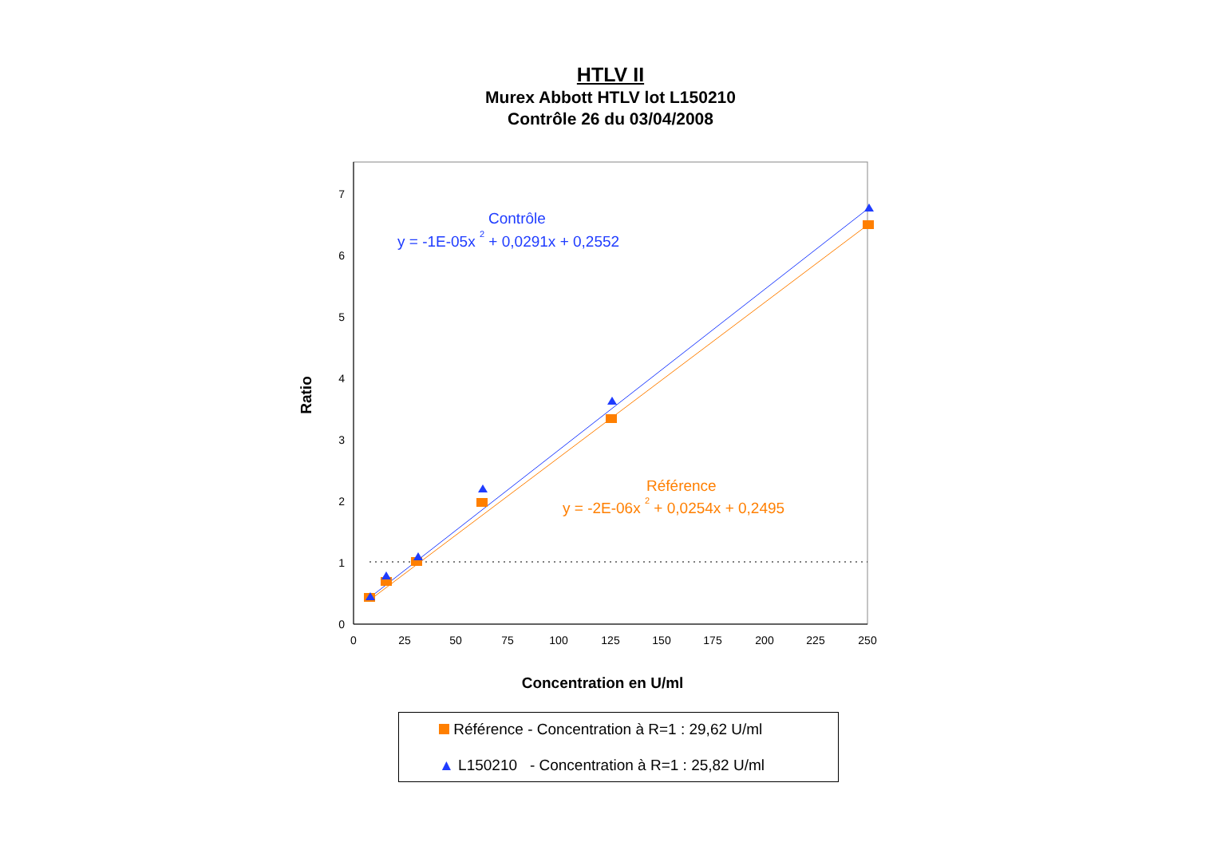HTLV II
Murex Abbott HTLV lot L150210
Contrôle 26 du 03/04/2008
0
1
2
3
4
5
6
7
0
25
50
75
100
125
150
175
200
225
250
Ratio
Concentration en U/ml
Contrôle
y = -1E-05x 2 + 0,0291x + 0,2552
Référence
y = -2E-06x 2 + 0,0254x + 0,2495
Référence - Concentration à R=1 : 29,62 U/ml
▲ L150210 - Concentration à R=1 : 25,82 U/ml